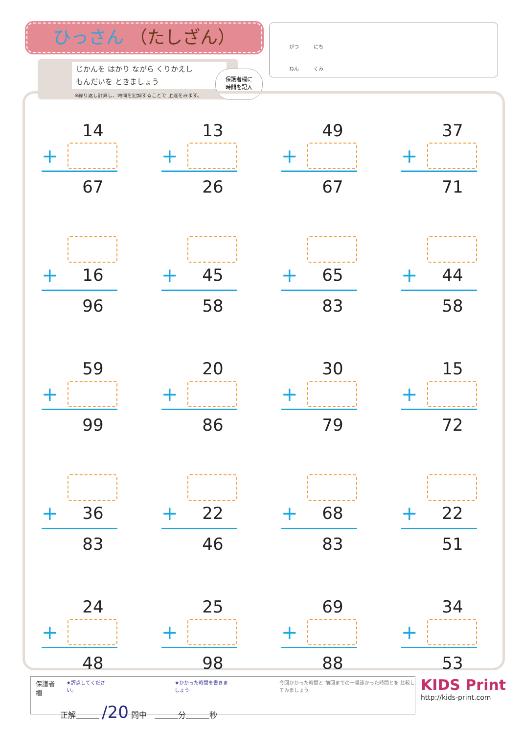ひっさん （たしざん）
じかんを はかり ながら くりかえし
もんだいを ときましょう
※繰り返し計算し、時間を記録することで 上達をみます。
保護者欄に
時間を記入
がつ　　　にち
ねん　　　くみ
14
+
67
13
+
26
49
+
67
37
+
71
+
16
96
+
45
58
+
65
83
+
44
58
59
+
99
20
+
86
30
+
79
15
+
72
+
36
83
+
22
46
+
68
83
+
22
51
24
+
48
25
+
98
69
+
88
34
+
53
保護者欄 ★評点してください。 ★かかった時間を書きましょう 今回かかった時間と 前回までの一番速かった時間とを 比較してみましょう
正解＿＿＿ /20 問中　＿＿＿分＿＿＿秒
KIDS Print
http://kids-print.com